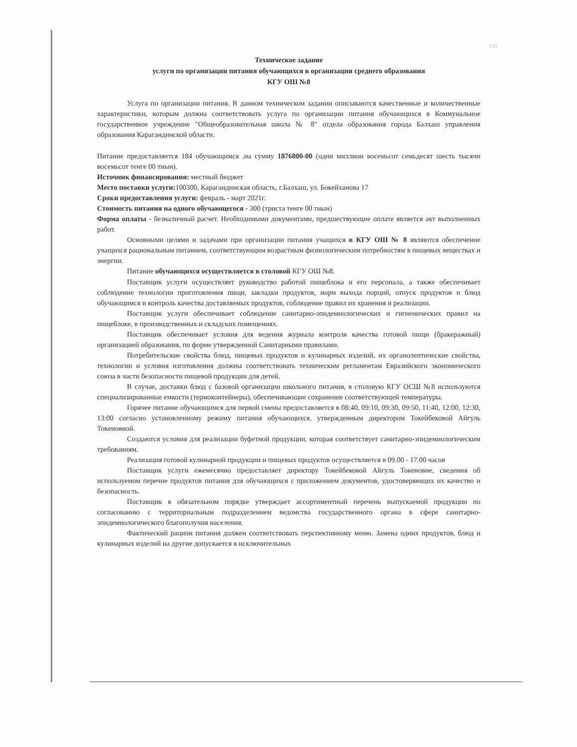155
Техническое задание
услуги по организации питания обучающихся в организации среднего образования
КГУ ОШ №8
Услуга по организации питания. В данном техническом задании описываются качественные и количественные характеристики, которым должна соответствовать услуга по организации питания обучающихся в Коммунальное государственное учреждение "Общеобразовательная школа № 8" отдела образования города Балхаш управления образования Карагандинской области.
Питание предоставляется 184 обучающимся ,на сумму 1876800-00 (один миллион восемьсот семьдесят шесть тысячи восемьсот тенге 00 тиын).
Источник финансирования: местный бюджет
Место поставки услуги: 100300, Карагандинская область, г.Балхаш, ул. Бокейханова 17
Сроки предоставления услуги: февраль - март 2021г.
Стоимость питания на одного обучающегося - 300 (триста тенге 00 тиын)
Форма оплаты - безналичный расчет. Необходимыми документами, предшествующие оплате является акт выполненных работ.
Основными целями и задачами при организации питания учащихся в КГУ ОШ № 8 являются обеспечение учащихся рациональным питанием, соответствующим возрастным физиологическим потребностям в пищевых веществах и энергии.
Питание обучающихся осуществляется в столовой КГУ ОШ №8.
Поставщик услуги осуществляет руководство работой пищеблока и его персонала, а также обеспечивает соблюдение технологии приготовления пищи, закладки продуктов, норм выхода порций, отпуск продуктов и блюд обучающимся и контроль качества доставляемых продуктов, соблюдение правил их хранения и реализации.
Поставщик услуги обеспечивает соблюдение санитарно-эпидемиологических и гигиенических правил на пищеблоке, в производственных и складских помещениях.
Поставщик обеспечивает условия для ведения журнала контроля качества готовой пищи (бракеражный) организацией образования, по форме утвержденной Санитарными правилами.
Потребительские свойства блюд, пищевых продуктов и кулинарных изделий, их органолептические свойства, технологии и условия изготовления должны соответствовать техническим регламентам Евразийского экономического союза в части безопасности пищевой продукции для детей.
В случае, доставки блюд с базовой организации школьного питания, в столовую КГУ ОСШ №8 используются специализированные емкости (термоконтейнеры), обеспечивающие сохранение соответствующей температуры.
Горячее питание обучающимся для первой смены предоставляется в 08:40, 09:10, 09:30, 09:50, 11:40, 12:00, 12:30, 13:00 согласно установленному режиму питания обучающихся, утвержденным директором Токейбековой Айгуль Токеновной.
Создаются условия для реализации буфетной продукции, которая соответствует санитарно-эпидемиологическим требованиям.
Реализация готовой кулинарной продукции и пищевых продуктов осуществляется в 09.00 - 17.00 часов
Поставщик услуги ежемесячно предоставляет директору Токейбековой Айгуль Токеновне, сведения об используемом перечне продуктов питания для обучающихся с приложением документов, удостоверяющих их качество и безопасность.
Поставщик в обязательном порядке утверждает ассортиментный перечень выпускаемой продукции по согласованию с территориальным подразделением ведомства государственного органа в сфере санитарно-эпидемиологического благополучия населения.
Фактический рацион питания должен соответствовать перспективному меню. Замена одних продуктов, блюд и кулинарных изделий на другие допускается в исключительных